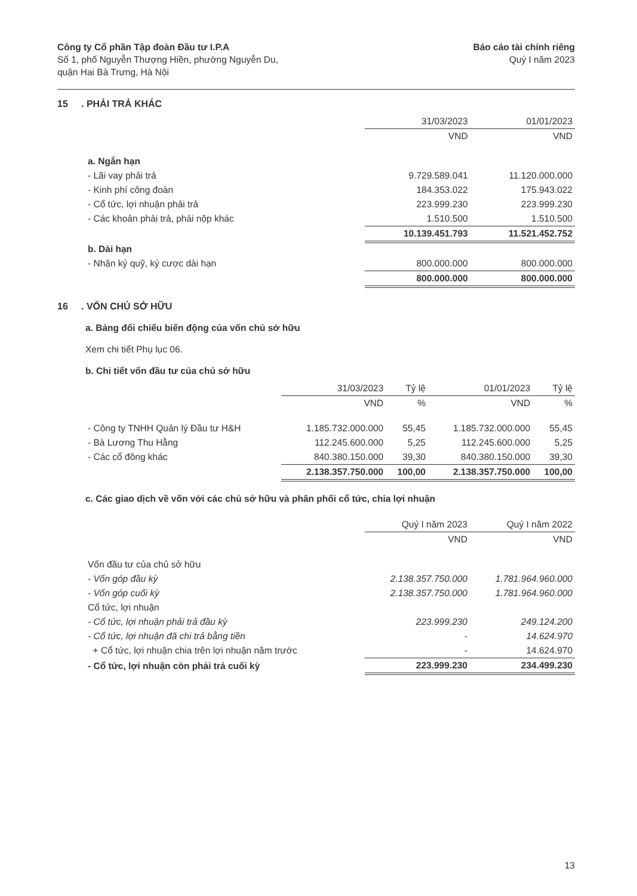Công ty Cổ phần Tập đoàn Đầu tư I.P.A
Số 1, phố Nguyễn Thượng Hiền, phường Nguyễn Du,
quận Hai Bà Trưng, Hà Nội
Báo cáo tài chính riêng
Quý I năm 2023
15. PHẢI TRẢ KHÁC
| | 31/03/2023 | 01/01/2023 |
| --- | --- | --- |
| | VND | VND |
| a. Ngắn hạn | | |
| - Lãi vay phải trả | 9.729.589.041 | 11.120.000.000 |
| - Kinh phí công đoàn | 184.353.022 | 175.943.022 |
| - Cổ tức, lợi nhuận phải trả | 223.999.230 | 223.999.230 |
| - Các khoản phải trả, phải nộp khác | 1.510.500 | 1.510.500 |
| | 10.139.451.793 | 11.521.452.752 |
| b. Dài hạn | | |
| - Nhận ký quỹ, ký cược dài hạn | 800.000.000 | 800.000.000 |
| | 800.000.000 | 800.000.000 |
16. VỐN CHỦ SỞ HỮU
a. Bảng đối chiếu biến động của vốn chủ sở hữu
Xem chi tiết Phụ lục 06.
b. Chi tiết vốn đầu tư của chủ sở hữu
| | 31/03/2023 | Tỷ lệ | 01/01/2023 | Tỷ lệ |
| --- | --- | --- | --- | --- |
| | VND | % | VND | % |
| - Công ty TNHH Quản lý Đầu tư H&H | 1.185.732.000.000 | 55,45 | 1.185.732.000.000 | 55,45 |
| - Bà Lương Thu Hằng | 112.245.600.000 | 5,25 | 112.245.600.000 | 5,25 |
| - Các cổ đông khác | 840.380.150.000 | 39,30 | 840.380.150.000 | 39,30 |
| | 2.138.357.750.000 | 100,00 | 2.138.357.750.000 | 100,00 |
c. Các giao dịch về vốn với các chủ sở hữu và phân phối cổ tức, chia lợi nhuận
| | Quý I năm 2023 | Quý I năm 2022 |
| --- | --- | --- |
| | VND | VND |
| Vốn đầu tư của chủ sở hữu | | |
| - Vốn góp đầu kỳ | 2.138.357.750.000 | 1.781.964.960.000 |
| - Vốn góp cuối kỳ | 2.138.357.750.000 | 1.781.964.960.000 |
| Cổ tức, lợi nhuận | | |
| - Cổ tức, lợi nhuận phải trả đầu kỳ | 223.999.230 | 249.124.200 |
| - Cổ tức, lợi nhuận đã chi trả bằng tiền | - | 14.624.970 |
| + Cổ tức, lợi nhuận chia trên lợi nhuận năm trước | - | 14.624.970 |
| - Cổ tức, lợi nhuận còn phải trả cuối kỳ | 223.999.230 | 234.499.230 |
13